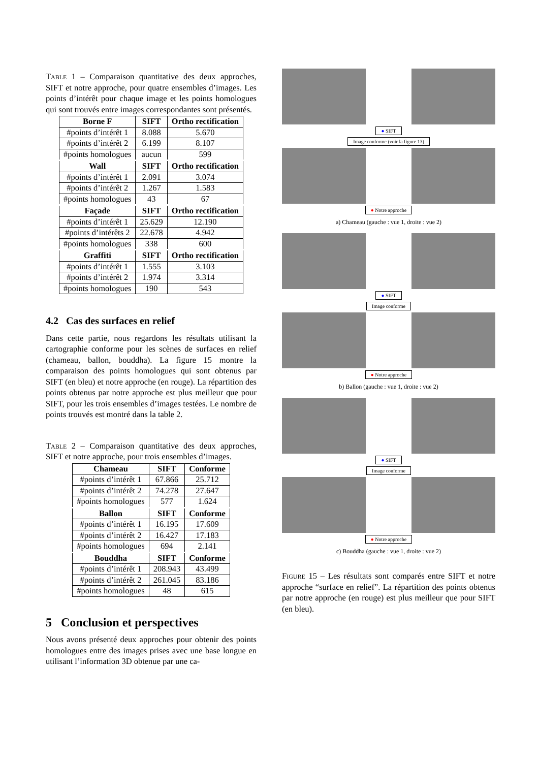Table 1 – Comparaison quantitative des deux approches, SIFT et notre approche, pour quatre ensembles d’images. Les points d’intérêt pour chaque image et les points homologues qui sont trouvés entre images correspondantes sont présentés.
| Borne F | SIFT | Ortho rectification |
| --- | --- | --- |
| #points d’intérêt 1 | 8.088 | 5.670 |
| #points d’intérêt 2 | 6.199 | 8.107 |
| #points homologues | aucun | 599 |
| Wall | SIFT | Ortho rectification |
| #points d’intérêt 1 | 2.091 | 3.074 |
| #points d’intérêt 2 | 1.267 | 1.583 |
| #points homologues | 43 | 67 |
| Façade | SIFT | Ortho rectification |
| #points d’intérêt 1 | 25.629 | 12.190 |
| #points d’intérêts 2 | 22.678 | 4.942 |
| #points homologues | 338 | 600 |
| Graffiti | SIFT | Ortho rectification |
| #points d’intérêt 1 | 1.555 | 3.103 |
| #points d’intérêt 2 | 1.974 | 3.314 |
| #points homologues | 190 | 543 |
4.2 Cas des surfaces en relief
Dans cette partie, nous regardons les résultats utilisant la cartographie conforme pour les scènes de surfaces en relief (chameau, ballon, bouddha). La figure 15 montre la comparaison des points homologues qui sont obtenus par SIFT (en bleu) et notre approche (en rouge). La répartition des points obtenus par notre approche est plus meilleur que pour SIFT, pour les trois ensembles d’images testées. Le nombre de points trouvés est montré dans la table 2.
Table 2 – Comparaison quantitative des deux approches, SIFT et notre approche, pour trois ensembles d’images.
| Chameau | SIFT | Conforme |
| --- | --- | --- |
| #points d’intérêt 1 | 67.866 | 25.712 |
| #points d’intérêt 2 | 74.278 | 27.647 |
| #points homologues | 577 | 1.624 |
| Ballon | SIFT | Conforme |
| #points d’intérêt 1 | 16.195 | 17.609 |
| #points d’intérêt 2 | 16.427 | 17.183 |
| #points homologues | 694 | 2.141 |
| Bouddha | SIFT | Conforme |
| #points d’intérêt 1 | 208.943 | 43.499 |
| #points d’intérêt 2 | 261.045 | 83.186 |
| #points homologues | 48 | 615 |
5 Conclusion et perspectives
Nous avons présenté deux approches pour obtenir des points homologues entre des images prises avec une base longue en utilisant l’information 3D obtenue par une ca-
● SIFT
Image conforme (voir la figure 13)
● Notre approche
a) Chameau (gauche : vue 1, droite : vue 2)
● SIFT
Image conforme
● Notre approche
b) Ballon (gauche : vue 1, droite : vue 2)
● SIFT
Image conforme
● Notre approche
c) Bouddha (gauche : vue 1, droite : vue 2)
Figure 15 – Les résultats sont comparés entre SIFT et notre approche “surface en relief”. La répartition des points obtenus par notre approche (en rouge) est plus meilleur que pour SIFT (en bleu).